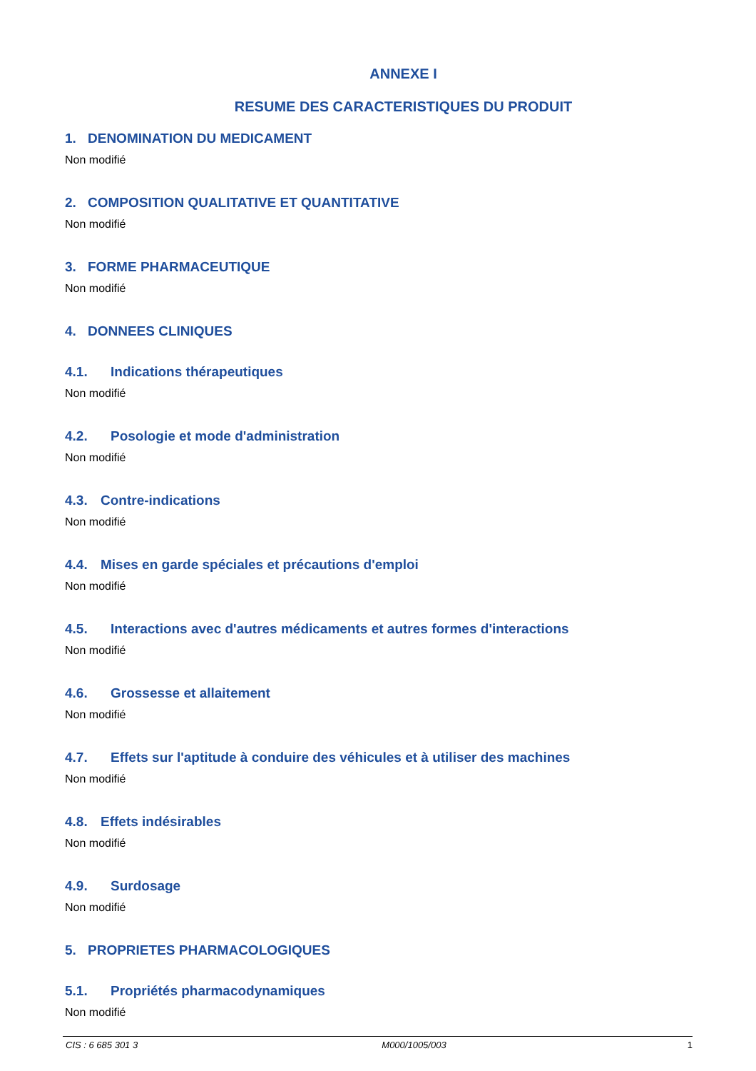ANNEXE I
RESUME DES CARACTERISTIQUES DU PRODUIT
1. DENOMINATION DU MEDICAMENT
Non modifié
2. COMPOSITION QUALITATIVE ET QUANTITATIVE
Non modifié
3. FORME PHARMACEUTIQUE
Non modifié
4. DONNEES CLINIQUES
4.1. Indications thérapeutiques
Non modifié
4.2. Posologie et mode d'administration
Non modifié
4.3. Contre-indications
Non modifié
4.4. Mises en garde spéciales et précautions d'emploi
Non modifié
4.5. Interactions avec d'autres médicaments et autres formes d'interactions
Non modifié
4.6. Grossesse et allaitement
Non modifié
4.7. Effets sur l'aptitude à conduire des véhicules et à utiliser des machines
Non modifié
4.8. Effets indésirables
Non modifié
4.9. Surdosage
Non modifié
5. PROPRIETES PHARMACOLOGIQUES
5.1. Propriétés pharmacodynamiques
Non modifié
CIS : 6 685 301 3 M000/1005/003 1